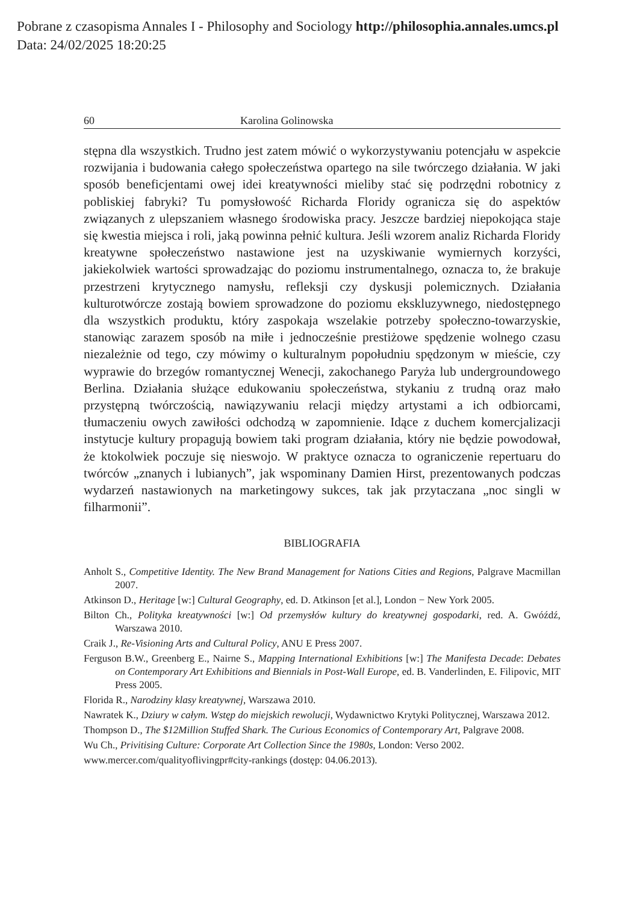Pobrane z czasopisma Annales I - Philosophy and Sociology http://philosophia.annales.umcs.pl
Data: 24/02/2025 18:20:25
60 Karolina Golinowska
stępna dla wszystkich. Trudno jest zatem mówić o wykorzystywaniu potencjału w aspekcie rozwijania i budowania całego społeczeństwa opartego na sile twórczego działania. W jaki sposób beneficjentami owej idei kreatywności mieliby stać się podrzędni robotnicy z pobliskiej fabryki? Tu pomysłowość Richarda Floridy ogranicza się do aspektów związanych z ulepszaniem własnego środowiska pracy. Jeszcze bardziej niepokojąca staje się kwestia miejsca i roli, jaką powinna pełnić kultura. Jeśli wzorem analiz Richarda Floridy kreatywne społeczeństwo nastawione jest na uzyskiwanie wymiernych korzyści, jakiekolwiek wartości sprowadzając do poziomu instrumentalnego, oznacza to, że brakuje przestrzeni krytycznego namysłu, refleksji czy dyskusji polemicznych. Działania kulturotwórcze zostają bowiem sprowadzone do poziomu ekskluzywnego, niedostępnego dla wszystkich produktu, który zaspokaja wszelakie potrzeby społeczno-towarzyskie, stanowiąc zarazem sposób na miłe i jednocześnie prestiżowe spędzenie wolnego czasu niezależnie od tego, czy mówimy o kulturalnym popołudniu spędzonym w mieście, czy wyprawie do brzegów romantycznej Wenecji, zakochanego Paryża lub undergroundowego Berlina. Działania służące edukowaniu społeczeństwa, stykaniu z trudną oraz mało przystępną twórczością, nawiązywaniu relacji między artystami a ich odbiorcami, tłumaczeniu owych zawiłości odchodzą w zapomnienie. Idące z duchem komercjalizacji instytucje kultury propagują bowiem taki program działania, który nie będzie powodował, że ktokolwiek poczuje się nieswojo. W praktyce oznacza to ograniczenie repertuaru do twórców „znanych i lubianych”, jak wspominany Damien Hirst, prezentowanych podczas wydarzeń nastawionych na marketingowy sukces, tak jak przytaczana „noc singli w filharmonii”.
BIBLIOGRAFIA
Anholt S., Competitive Identity. The New Brand Management for Nations Cities and Regions, Palgrave Macmillan 2007.
Atkinson D., Heritage [w:] Cultural Geography, ed. D. Atkinson [et al.], London − New York 2005.
Bilton Ch., Polityka kreatywności [w:] Od przemysłów kultury do kreatywnej gospodarki, red. A. Gwóźdź, Warszawa 2010.
Craik J., Re-Visioning Arts and Cultural Policy, ANU E Press 2007.
Ferguson B.W., Greenberg E., Nairne S., Mapping International Exhibitions [w:] The Manifesta Decade: Debates on Contemporary Art Exhibitions and Biennials in Post-Wall Europe, ed. B. Vanderlinden, E. Filipovic, MIT Press 2005.
Florida R., Narodziny klasy kreatywnej, Warszawa 2010.
Nawratek K., Dziury w całym. Wstęp do miejskich rewolucji, Wydawnictwo Krytyki Politycznej, Warszawa 2012.
Thompson D., The $12Million Stuffed Shark. The Curious Economics of Contemporary Art, Palgrave 2008.
Wu Ch., Privitising Culture: Corporate Art Collection Since the 1980s, London: Verso 2002.
www.mercer.com/qualityoflivingpr#city-rankings (dostęp: 04.06.2013).